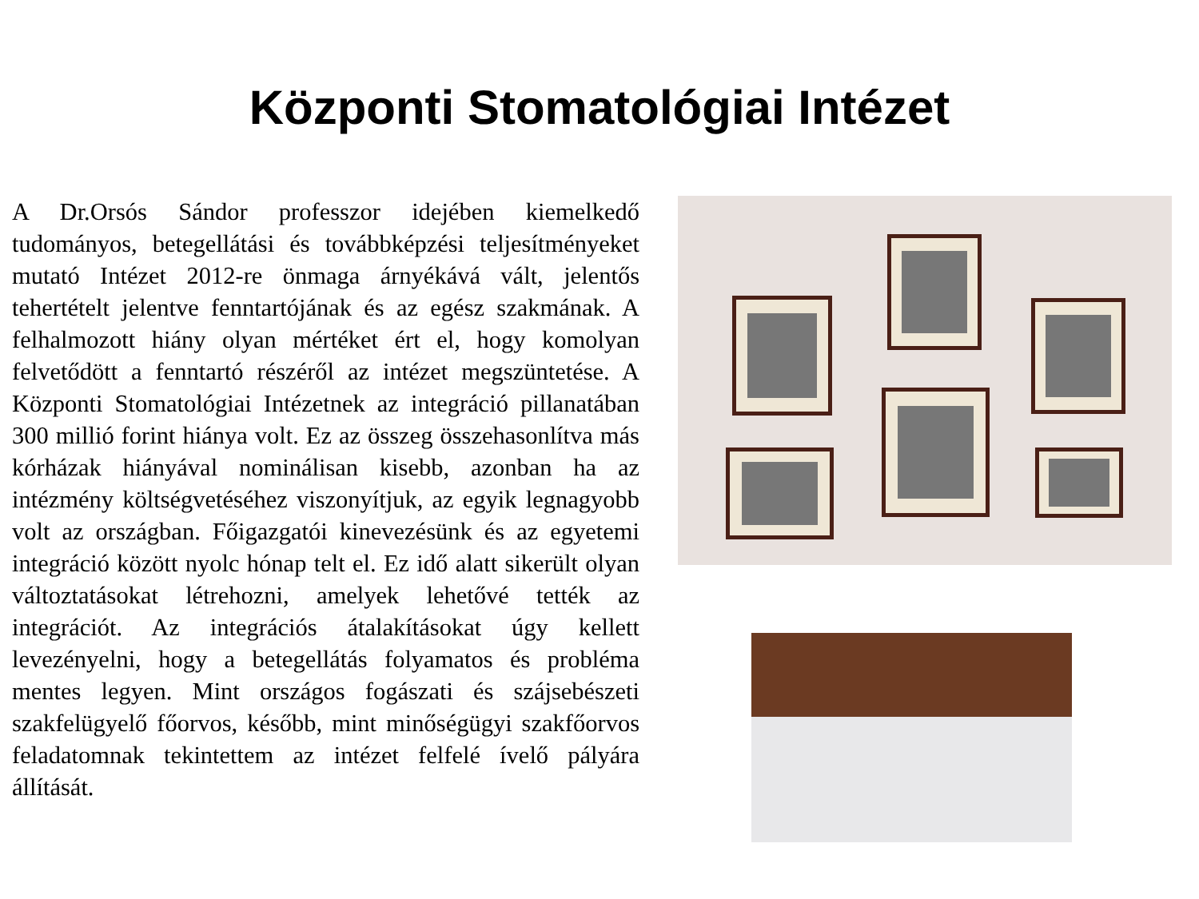Központi Stomatológiai Intézet
A Dr.Orsós Sándor professzor idejében kiemelkedő tudományos, betegellátási és továbbképzési teljesítményeket mutató Intézet 2012-re önmaga árnyékává vált, jelentős tehertételt jelentve fenntartójának és az egész szakmának. A felhalmozott hiány olyan mértéket ért el, hogy komolyan felvetődött a fenntartó részéről az intézet megszüntetése. A Központi Stomatológiai Intézetnek az integráció pillanatában 300 millió forint hiánya volt. Ez az összeg összehasonlítva más kórházak hiányával nominálisan kisebb, azonban ha az intézmény költségvetéséhez viszonyítjuk, az egyik legnagyobb volt az országban. Főigazgatói kinevezésünk és az egyetemi integráció között nyolc hónap telt el. Ez idő alatt sikerült olyan változtatásokat létrehozni, amelyek lehetővé tették az integrációt. Az integrációs átalakításokat úgy kellett levezényelni, hogy a betegellátás folyamatos és probléma mentes legyen. Mint országos fogászati és szájsebészeti szakfelügyelő főorvos, később, mint minőségügyi szakfőorvos feladatomnak tekintettem az intézet felfelé ívelő pályára állítását.